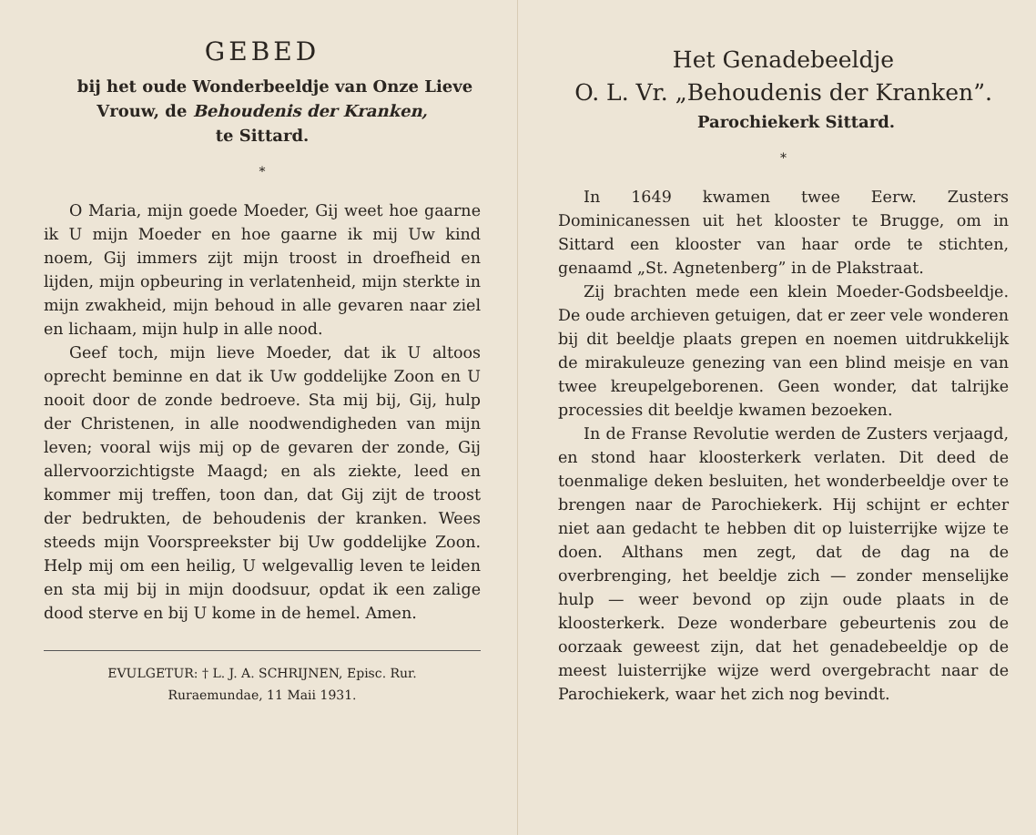GEBED
bij het oude Wonderbeeldje van Onze Lieve
Vrouw, de Behoudenis der Kranken,
te Sittard.
*
O Maria, mijn goede Moeder, Gij weet hoe gaarne ik U mijn Moeder en hoe gaarne ik mij Uw kind noem, Gij immers zijt mijn troost in droefheid en lijden, mijn opbeuring in verlatenheid, mijn sterkte in mijn zwakheid, mijn behoud in alle gevaren naar ziel en lichaam, mijn hulp in alle nood.
Geef toch, mijn lieve Moeder, dat ik U altoos oprecht beminne en dat ik Uw goddelijke Zoon en U nooit door de zonde bedroeve. Sta mij bij, Gij, hulp der Christenen, in alle noodwendigheden van mijn leven; vooral wijs mij op de gevaren der zonde, Gij allervoorzichtigste Maagd; en als ziekte, leed en kommer mij treffen, toon dan, dat Gij zijt de troost der bedrukten, de behoudenis der kranken. Wees steeds mijn Voorspreekster bij Uw goddelijke Zoon. Help mij om een heilig, U welgevallig leven te leiden en sta mij bij in mijn doodsuur, opdat ik een zalige dood sterve en bij U kome in de hemel. Amen.
EVULGETUR: † L. J. A. SCHRIJNEN, Episc. Rur.
Ruraemundae, 11 Maii 1931.
Het Genadebeeldje
O. L. Vr. „Behoudenis der Kranken”.
Parochiekerk Sittard.
*
In 1649 kwamen twee Eerw. Zusters Dominicanessen uit het klooster te Brugge, om in Sittard een klooster van haar orde te stichten, genaamd „St. Agnetenberg” in de Plakstraat.
Zij brachten mede een klein Moeder-Godsbeeldje. De oude archieven getuigen, dat er zeer vele wonderen bij dit beeldje plaats grepen en noemen uitdrukkelijk de mirakuleuze genezing van een blind meisje en van twee kreupelgeborenen. Geen wonder, dat talrijke processies dit beeldje kwamen bezoeken.
In de Franse Revolutie werden de Zusters verjaagd, en stond haar kloosterkerk verlaten. Dit deed de toenmalige deken besluiten, het wonderbeeldje over te brengen naar de Parochiekerk. Hij schijnt er echter niet aan gedacht te hebben dit op luisterrijke wijze te doen. Althans men zegt, dat de dag na de overbrenging, het beeldje zich — zonder menselijke hulp — weer bevond op zijn oude plaats in de kloosterkerk. Deze wonderbare gebeurtenis zou de oorzaak geweest zijn, dat het genadebeeldje op de meest luisterrijke wijze werd overgebracht naar de Parochiekerk, waar het zich nog bevindt.